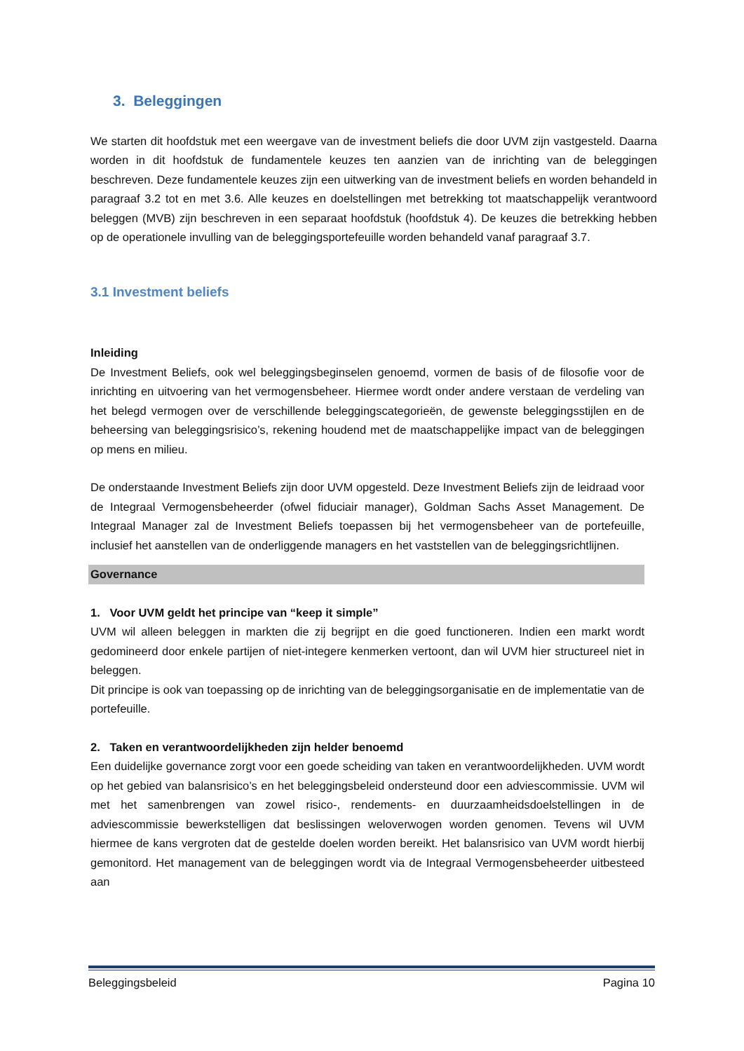3. Beleggingen
We starten dit hoofdstuk met een weergave van de investment beliefs die door UVM zijn vastgesteld. Daarna worden in dit hoofdstuk de fundamentele keuzes ten aanzien van de inrichting van de beleggingen beschreven. Deze fundamentele keuzes zijn een uitwerking van de investment beliefs en worden behandeld in paragraaf 3.2 tot en met 3.6. Alle keuzes en doelstellingen met betrekking tot maatschappelijk verantwoord beleggen (MVB) zijn beschreven in een separaat hoofdstuk (hoofdstuk 4). De keuzes die betrekking hebben op de operationele invulling van de beleggingsportefeuille worden behandeld vanaf paragraaf 3.7.
3.1 Investment beliefs
Inleiding
De Investment Beliefs, ook wel beleggingsbeginselen genoemd, vormen de basis of de filosofie voor de inrichting en uitvoering van het vermogensbeheer. Hiermee wordt onder andere verstaan de verdeling van het belegd vermogen over de verschillende beleggingscategorieën, de gewenste beleggingsstijlen en de beheersing van beleggingsrisico’s, rekening houdend met de maatschappelijke impact van de beleggingen op mens en milieu.
De onderstaande Investment Beliefs zijn door UVM opgesteld. Deze Investment Beliefs zijn de leidraad voor de Integraal Vermogensbeheerder (ofwel fiduciair manager), Goldman Sachs Asset Management. De Integraal Manager zal de Investment Beliefs toepassen bij het vermogensbeheer van de portefeuille, inclusief het aanstellen van de onderliggende managers en het vaststellen van de beleggingsrichtlijnen.
Governance
1. Voor UVM geldt het principe van “keep it simple”
UVM wil alleen beleggen in markten die zij begrijpt en die goed functioneren. Indien een markt wordt gedomineerd door enkele partijen of niet-integere kenmerken vertoont, dan wil UVM hier structureel niet in beleggen.
Dit principe is ook van toepassing op de inrichting van de beleggingsorganisatie en de implementatie van de portefeuille.
2. Taken en verantwoordelijkheden zijn helder benoemd
Een duidelijke governance zorgt voor een goede scheiding van taken en verantwoordelijkheden. UVM wordt op het gebied van balansrisico’s en het beleggingsbeleid ondersteund door een adviescommissie. UVM wil met het samenbrengen van zowel risico-, rendements- en duurzaamheidsdoelstellingen in de adviescommissie bewerkstelligen dat beslissingen weloverwogen worden genomen. Tevens wil UVM hiermee de kans vergroten dat de gestelde doelen worden bereikt. Het balansrisico van UVM wordt hierbij gemonitord. Het management van de beleggingen wordt via de Integraal Vermogensbeheerder uitbesteed aan
Beleggingsbeleid Pagina 10